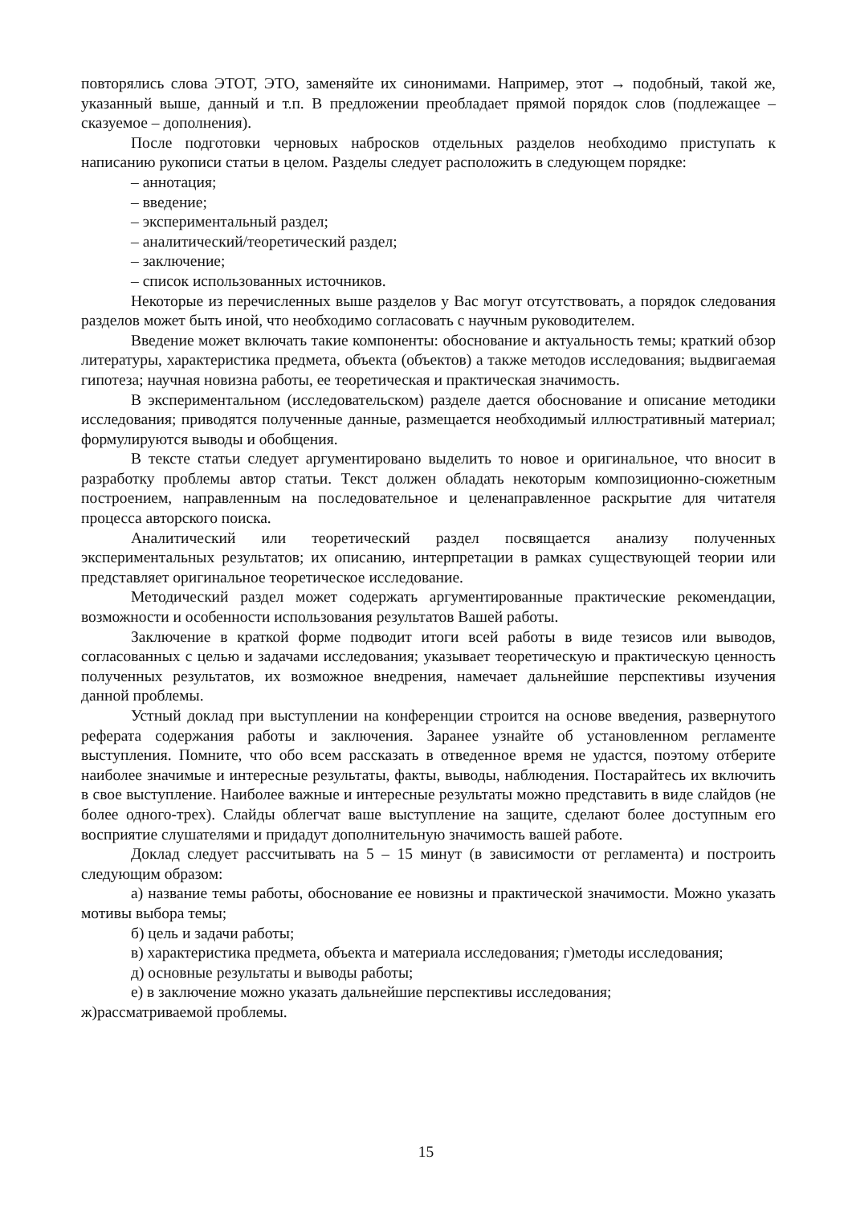повторялись слова ЭТОТ, ЭТО, заменяйте их синонимами. Например, этот → подобный, такой же, указанный выше, данный и т.п. В предложении преобладает прямой порядок слов (подлежащее – сказуемое – дополнения).
После подготовки черновых набросков отдельных разделов необходимо приступать к написанию рукописи статьи в целом. Разделы следует расположить в следующем порядке:
– аннотация;
– введение;
– экспериментальный раздел;
– аналитический/теоретический раздел;
– заключение;
– список использованных источников.
Некоторые из перечисленных выше разделов у Вас могут отсутствовать, а порядок следования разделов может быть иной, что необходимо согласовать с научным руководителем.
Введение может включать такие компоненты: обоснование и актуальность темы; краткий обзор литературы, характеристика предмета, объекта (объектов) а также методов исследования; выдвигаемая гипотеза; научная новизна работы, ее теоретическая и практическая значимость.
В экспериментальном (исследовательском) разделе дается обоснование и описание методики исследования; приводятся полученные данные, размещается необходимый иллюстративный материал; формулируются выводы и обобщения.
В тексте статьи следует аргументировано выделить то новое и оригинальное, что вносит в разработку проблемы автор статьи. Текст должен обладать некоторым композиционно-сюжетным построением, направленным на последовательное и целенаправленное раскрытие для читателя процесса авторского поиска.
Аналитический или теоретический раздел посвящается анализу полученных экспериментальных результатов; их описанию, интерпретации в рамках существующей теории или представляет оригинальное теоретическое исследование.
Методический раздел может содержать аргументированные практические рекомендации, возможности и особенности использования результатов Вашей работы.
Заключение в краткой форме подводит итоги всей работы в виде тезисов или выводов, согласованных с целью и задачами исследования; указывает теоретическую и практическую ценность полученных результатов, их возможное внедрения, намечает дальнейшие перспективы изучения данной проблемы.
Устный доклад при выступлении на конференции строится на основе введения, развернутого реферата содержания работы и заключения. Заранее узнайте об установленном регламенте выступления. Помните, что обо всем рассказать в отведенное время не удастся, поэтому отберите наиболее значимые и интересные результаты, факты, выводы, наблюдения. Постарайтесь их включить в свое выступление. Наиболее важные и интересные результаты можно представить в виде слайдов (не более одного-трех). Слайды облегчат ваше выступление на защите, сделают более доступным его восприятие слушателями и придадут дополнительную значимость вашей работе.
Доклад следует рассчитывать на 5 – 15 минут (в зависимости от регламента) и построить следующим образом:
а) название темы работы, обоснование ее новизны и практической значимости. Можно указать мотивы выбора темы;
б) цель и задачи работы;
в) характеристика предмета, объекта и материала исследования; г)методы исследования;
д) основные результаты и выводы работы;
е) в заключение можно указать дальнейшие перспективы исследования;
ж)рассматриваемой проблемы.
15